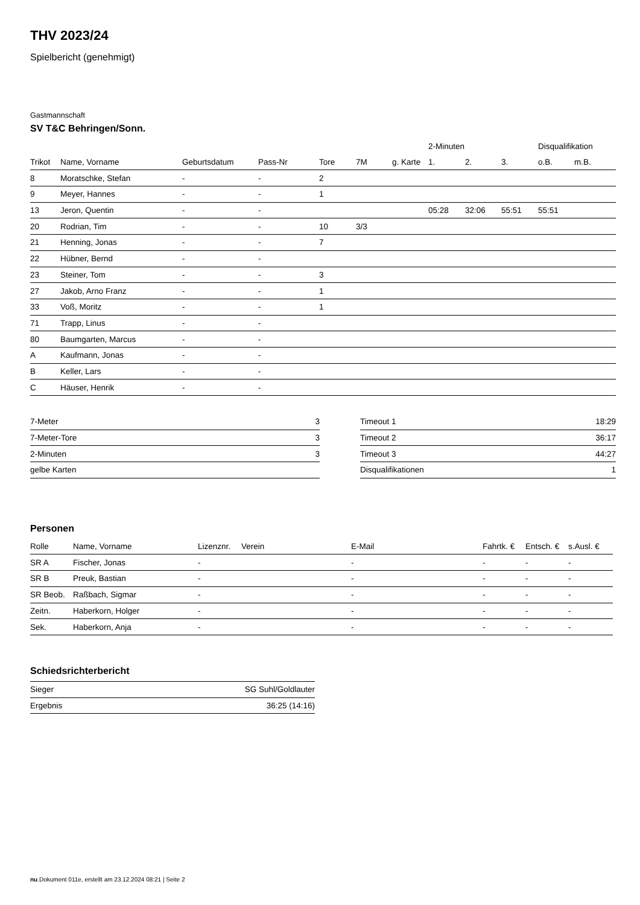THV 2023/24
Spielbericht (genehmigt)
Gastmannschaft
SV T&C Behringen/Sonn.
| | | | | | | | 2-Minuten | | | Disqualifikation | |
| --- | --- | --- | --- | --- | --- | --- | --- | --- | --- | --- | --- |
| Trikot | Name, Vorname | Geburtsdatum | Pass-Nr | Tore | 7M | g. Karte | 1. | 2. | 3. | o.B. | m.B. |
| 8 | Moratschke, Stefan | - | - | 2 | | | | | | | |
| 9 | Meyer, Hannes | - | - | 1 | | | | | | | |
| 13 | Jeron, Quentin | - | - | | | | 05:28 | 32:06 | 55:51 | 55:51 | |
| 20 | Rodrian, Tim | - | - | 10 | 3/3 | | | | | | |
| 21 | Henning, Jonas | - | - | 7 | | | | | | | |
| 22 | Hübner, Bernd | - | - | | | | | | | | |
| 23 | Steiner, Tom | - | - | 3 | | | | | | | |
| 27 | Jakob, Arno Franz | - | - | 1 | | | | | | | |
| 33 | Voß, Moritz | - | - | 1 | | | | | | | |
| 71 | Trapp, Linus | - | - | | | | | | | | |
| 80 | Baumgarten, Marcus | - | - | | | | | | | | |
| A | Kaufmann, Jonas | - | - | | | | | | | | |
| B | Keller, Lars | - | - | | | | | | | | |
| C | Häuser, Henrik | - | - | | | | | | | | |
| 7-Meter | 3 |
| 7-Meter-Tore | 3 |
| 2-Minuten | 3 |
| gelbe Karten | |
| Timeout 1 | 18:29 |
| Timeout 2 | 36:17 |
| Timeout 3 | 44:27 |
| Disqualifikationen | 1 |
Personen
| Rolle | Name, Vorname | Lizenznr. | Verein | E-Mail | Fahrtk. € | Entsch. € | s.Ausl. € |
| --- | --- | --- | --- | --- | --- | --- | --- |
| SR A | Fischer, Jonas | - | | - | - | - | - |
| SR B | Preuk, Bastian | - | | - | - | - | - |
| SR Beob. | Raßbach, Sigmar | - | | - | - | - | - |
| Zeitn. | Haberkorn, Holger | - | | - | - | - | - |
| Sek. | Haberkorn, Anja | - | | - | - | - | - |
Schiedsrichterbericht
| Sieger | SG Suhl/Goldlauter |
| Ergebnis | 36:25 (14:16) |
nu.Dokument 011e, erstellt am 23.12.2024 08:21 | Seite 2